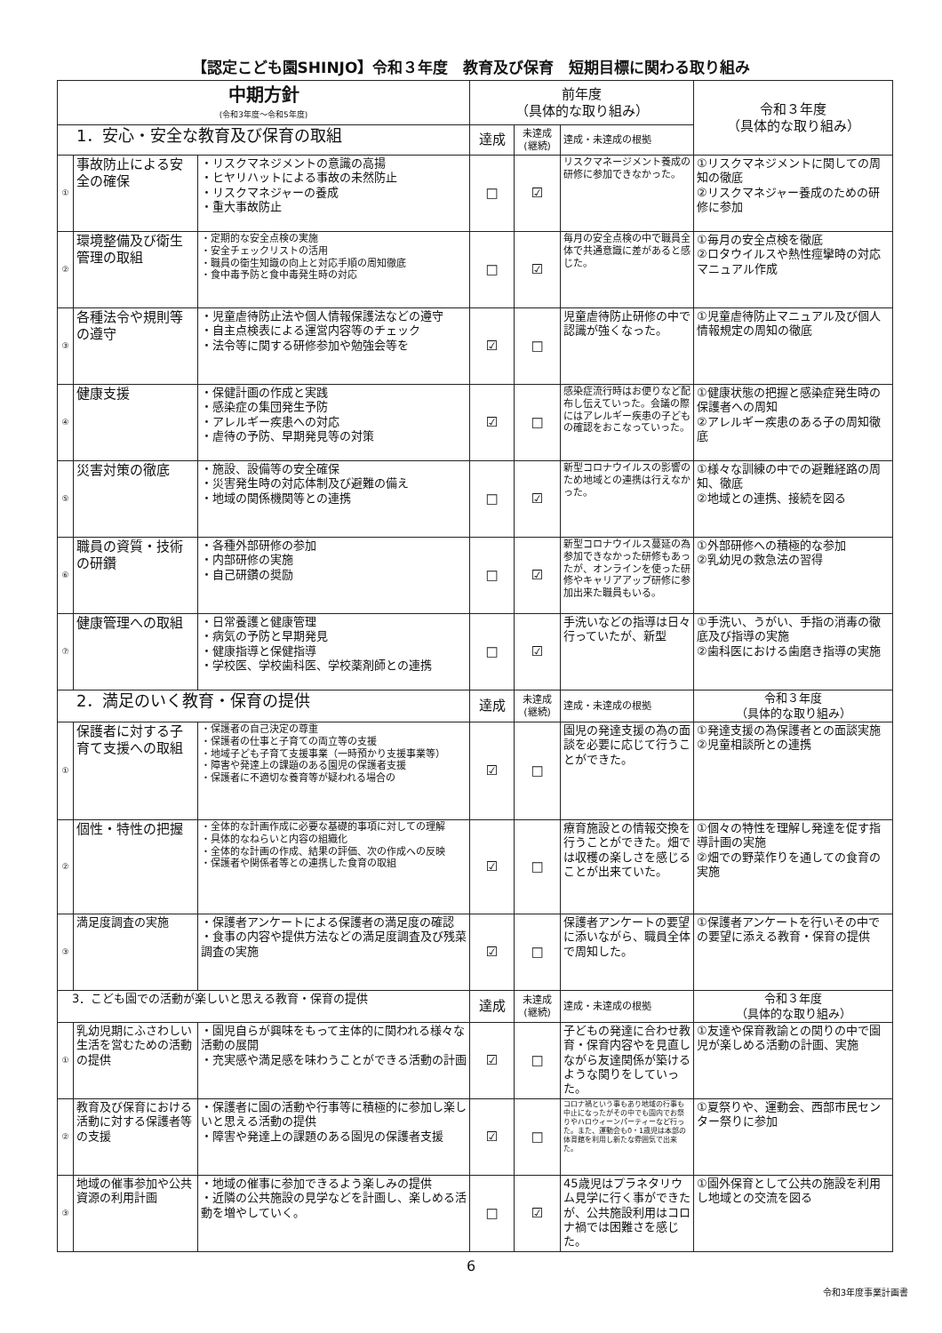【認定こども園SHINJO】令和３年度　教育及び保育　短期目標に関わる取り組み
| 中期方針 (令和3年度～令和5年度) | | | 前年度 （具体的な取り組み） | | | 令和３年度 （具体的な取り組み） |
| --- | --- | --- | --- | --- | --- | --- |
| 1．安心・安全な教育及び保育の取組 | | | 達成 | 未達成 (継続) | 達成・未達成の根拠 | |
| ① | 事故防止による安全の確保 | ・リスクマネジメントの意識の高揚 ・ヒヤリハットによる事故の未然防止 ・リスクマネジャーの養成 ・重大事故防止 | □ | ☑ | リスクマネージメント養成の研修に参加できなかった。 | ①リスクマネジメントに関しての周知の徹底 ②リスクマネジャー養成のための研修に参加 |
| ② | 環境整備及び衛生管理の取組 | ・定期的な安全点検の実施 ・安全チェックリストの活用 ・職員の衛生知識の向上と対応手順の周知徹底 ・食中毒予防と食中毒発生時の対応 | □ | ☑ | 毎月の安全点検の中で職員全体で共通意識に差があると感じた。 | ①毎月の安全点検を徹底 ②ロタウイルスや熱性痙攣時の対応マニュアル作成 |
| ③ | 各種法令や規則等の遵守 | ・児童虐待防止法や個人情報保護法などの遵守 ・自主点検表による運営内容等のチェック ・法令等に関する研修参加や勉強会等を | ☑ | □ | 児童虐待防止研修の中で認識が強くなった。 | ①児童虐待防止マニュアル及び個人情報規定の周知の徹底 |
| ④ | 健康支援 | ・保健計画の作成と実践 ・感染症の集団発生予防 ・アレルギー疾患への対応 ・虐待の予防、早期発見等の対策 | ☑ | □ | 感染症流行時はお便りなど配布し伝えていった。会議の際にはアレルギー疾患の子どもの確認をおこなっていった。 | ①健康状態の把握と感染症発生時の保護者への周知 ②アレルギー疾患のある子の周知徹底 |
| ⑤ | 災害対策の徹底 | ・施設、設備等の安全確保 ・災害発生時の対応体制及び避難の備え ・地域の関係機関等との連携 | □ | ☑ | 新型コロナウイルスの影響のため地域との連携は行えなかった。 | ①様々な訓練の中での避難経路の周知、徹底 ②地域との連携、接続を図る |
| ⑥ | 職員の資質・技術の研鑽 | ・各種外部研修の参加 ・内部研修の実施 ・自己研鑽の奨励 | □ | ☑ | 新型コロナウイルス蔓延の為参加できなかった研修もあったが、オンラインを使った研修やキャリアアップ研修に参加出来た職員もいる。 | ①外部研修への積極的な参加 ②乳幼児の救急法の習得 |
| ⑦ | 健康管理への取組 | ・日常養護と健康管理 ・病気の予防と早期発見 ・健康指導と保健指導 ・学校医、学校歯科医、学校薬剤師との連携 | □ | ☑ | 手洗いなどの指導は日々行っていたが、新型 | ①手洗い、うがい、手指の消毒の徹底及び指導の実施 ②歯科医における歯磨き指導の実施 |
| 2．満足のいく教育・保育の提供 | | | 達成 | 未達成 (継続) | 達成・未達成の根拠 | 令和３年度 （具体的な取り組み） |
| ① | 保護者に対する子育て支援への取組 | ・保護者の自己決定の尊重 ・保護者の仕事と子育ての両立等の支援 ・地域子ども子育て支援事業（一時預かり支援事業等） ・障害や発達上の課題のある園児の保護者支援 ・保護者に不適切な養育等が疑われる場合の | ☑ | □ | 園児の発達支援の為の面談を必要に応じて行うことができた。 | ①発達支援の為保護者との面談実施 ②児童相談所との連携 |
| ② | 個性・特性の把握 | ・全体的な計画作成に必要な基礎的事項に対しての理解 ・具体的なねらいと内容の組織化 ・全体的な計画の作成、結果の評価、次の作成への反映 ・保護者や関係者等との連携した食育の取組 | ☑ | □ | 療育施設との情報交換を行うことができた。畑では収穫の楽しさを感じることが出来ていた。 | ①個々の特性を理解し発達を促す指導計画の実施 ②畑での野菜作りを通しての食育の実施 |
| ③ | 満足度調査の実施 | ・保護者アンケートによる保護者の満足度の確認 ・食事の内容や提供方法などの満足度調査及び残菜調査の実施 | ☑ | □ | 保護者アンケートの要望に添いながら、職員全体で周知した。 | ①保護者アンケートを行いその中での要望に添える教育・保育の提供 |
| 3．こども園での活動が楽しいと思える教育・保育の提供 | | | 達成 | 未達成 (継続) | 達成・未達成の根拠 | 令和３年度 （具体的な取り組み） |
| ① | 乳幼児期にふさわしい生活を営むための活動の提供 | ・園児自らが興味をもって主体的に関われる様々な活動の展開 ・充実感や満足感を味わうことができる活動の計画 | ☑ | □ | 子どもの発達に合わせ教育・保育内容やを見直しながら友達関係が築けるような関りをしていった。 | ①友達や保育教諭との関りの中で園児が楽しめる活動の計画、実施 |
| ② | 教育及び保育における活動に対する保護者等の支援 | ・保護者に園の活動や行事等に積極的に参加し楽しいと思える活動の提供 ・障害や発達上の課題のある園児の保護者支援 | ☑ | □ | コロナ禍という事もあり地域の行事も中止になったがその中でも園内でお祭りやハロウィーンパーティーなど行った。また、運動会も0・1歳児は本部の体育館を利用し新たな雰囲気で出来た。 | ①夏祭りや、運動会、西部市民センター祭りに参加 |
| ③ | 地域の催事参加や公共資源の利用計画 | ・地域の催事に参加できるよう楽しみの提供 ・近隣の公共施設の見学などを計画し、楽しめる活動を増やしていく。 | □ | ☑ | 45歳児はプラネタリウム見学に行く事ができたが、公共施設利用はコロナ禍では困難さを感じた。 | ①園外保育として公共の施設を利用し地域との交流を図る |
6
令和3年度事業計画書